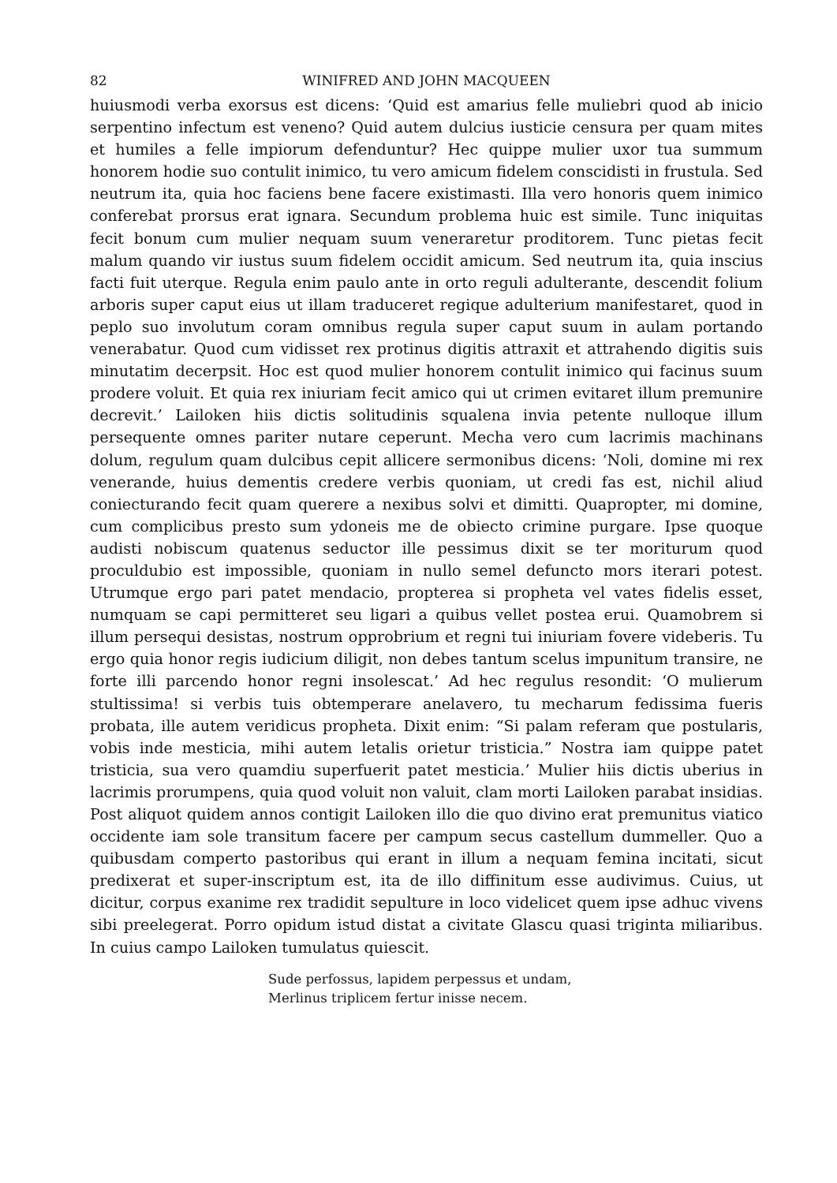82 WINIFRED AND JOHN MACQUEEN
huiusmodi verba exorsus est dicens: ‘Quid est amarius felle muliebri quod ab inicio serpentino infectum est veneno? Quid autem dulcius iusticie censura per quam mites et humiles a felle impiorum defenduntur? Hec quippe mulier uxor tua summum honorem hodie suo contulit inimico, tu vero amicum fidelem conscidisti in frustula. Sed neutrum ita, quia hoc faciens bene facere existimasti. Illa vero honoris quem inimico conferebat prorsus erat ignara. Secundum problema huic est simile. Tunc iniquitas fecit bonum cum mulier nequam suum veneraretur proditorem. Tunc pietas fecit malum quando vir iustus suum fidelem occidit amicum. Sed neutrum ita, quia inscius facti fuit uterque. Regula enim paulo ante in orto reguli adulterante, descendit folium arboris super caput eius ut illam traduceret regique adulterium manifestaret, quod in peplo suo involutum coram omnibus regula super caput suum in aulam portando venerabatur. Quod cum vidisset rex protinus digitis attraxit et attrahendo digitis suis minutatim decerpsit. Hoc est quod mulier honorem contulit inimico qui facinus suum prodere voluit. Et quia rex iniuriam fecit amico qui ut crimen evitaret illum premunire decrevit.’ Lailoken hiis dictis solitudinis squalena invia petente nulloque illum persequente omnes pariter nutare ceperunt. Mecha vero cum lacrimis machinans dolum, regulum quam dulcibus cepit allicere sermonibus dicens: ‘Noli, domine mi rex venerande, huius dementis credere verbis quoniam, ut credi fas est, nichil aliud coniecturando fecit quam querere a nexibus solvi et dimitti. Quapropter, mi domine, cum complicibus presto sum ydoneis me de obiecto crimine purgare. Ipse quoque audisti nobiscum quatenus seductor ille pessimus dixit se ter moriturum quod proculdubio est impossible, quoniam in nullo semel defuncto mors iterari potest. Utrumque ergo pari patet mendacio, propterea si propheta vel vates fidelis esset, numquam se capi permitteret seu ligari a quibus vellet postea erui. Quamobrem si illum persequi desistas, nostrum opprobrium et regni tui iniuriam fovere videberis. Tu ergo quia honor regis iudicium diligit, non debes tantum scelus impunitum transire, ne forte illi parcendo honor regni insolescat.’ Ad hec regulus resondit: ‘O mulierum stultissima! si verbis tuis obtemperare anelavero, tu mecharum fedissima fueris probata, ille autem veridicus propheta. Dixit enim: “Si palam referam que postularis, vobis inde mesticia, mihi autem letalis orietur tristicia.” Nostra iam quippe patet tristicia, sua vero quamdiu superfuerit patet mesticia.’ Mulier hiis dictis uberius in lacrimis prorumpens, quia quod voluit non valuit, clam morti Lailoken parabat insidias. Post aliquot quidem annos contigit Lailoken illo die quo divino erat premunitus viatico occidente iam sole transitum facere per campum secus castellum dummeller. Quo a quibusdam comperto pastoribus qui erant in illum a nequam femina incitati, sicut predixerat et super-inscriptum est, ita de illo diffinitum esse audivimus. Cuius, ut dicitur, corpus exanime rex tradidit sepulture in loco videlicet quem ipse adhuc vivens sibi preelegerat. Porro opidum istud distat a civitate Glascu quasi triginta miliaribus. In cuius campo Lailoken tumulatus quiescit.
Sude perfossus, lapidem perpessus et undam,
Merlinus triplicem fertur inisse necem.